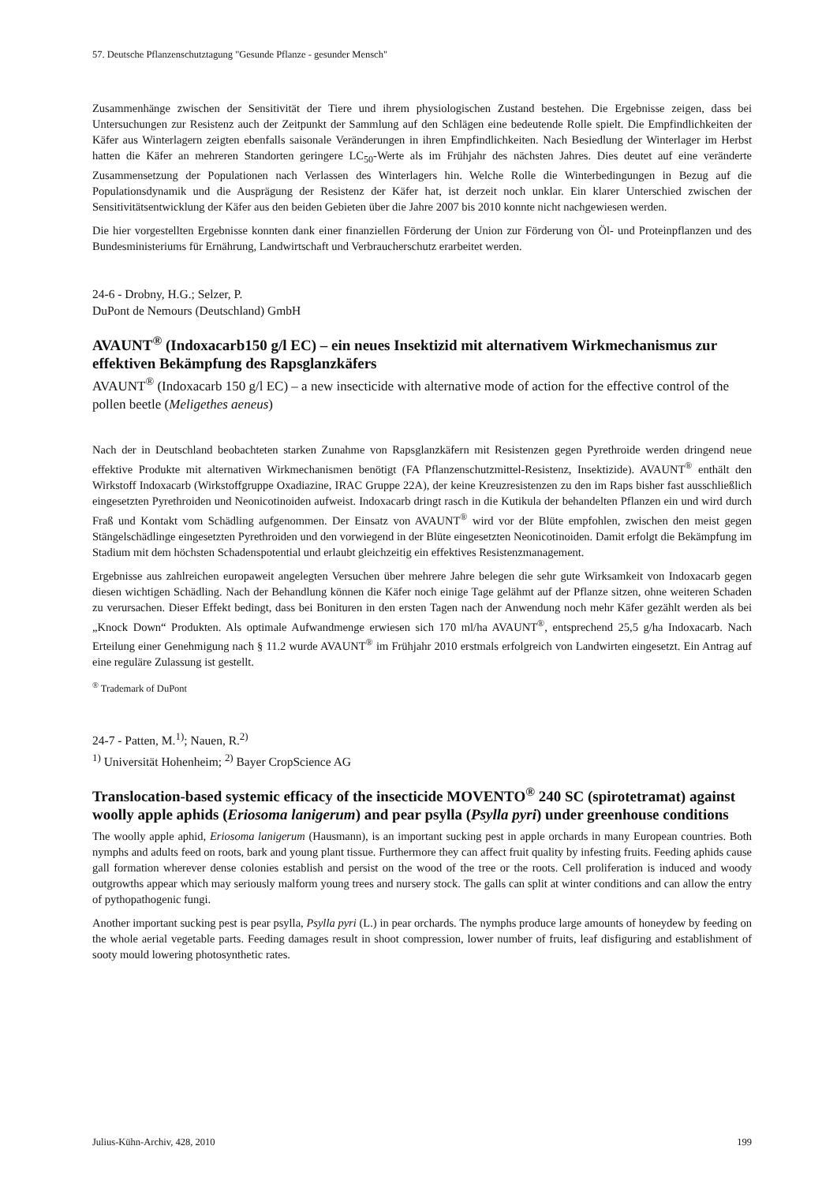57. Deutsche Pflanzenschutztagung "Gesunde Pflanze - gesunder Mensch"
Zusammenhänge zwischen der Sensitivität der Tiere und ihrem physiologischen Zustand bestehen. Die Ergebnisse zeigen, dass bei Untersuchungen zur Resistenz auch der Zeitpunkt der Sammlung auf den Schlägen eine bedeutende Rolle spielt. Die Empfindlichkeiten der Käfer aus Winterlagern zeigten ebenfalls saisonale Veränderungen in ihren Empfindlichkeiten. Nach Besiedlung der Winterlager im Herbst hatten die Käfer an mehreren Standorten geringere LC<sub>50</sub>-Werte als im Frühjahr des nächsten Jahres. Dies deutet auf eine veränderte Zusammensetzung der Populationen nach Verlassen des Winterlagers hin. Welche Rolle die Winterbedingungen in Bezug auf die Populationsdynamik und die Ausprägung der Resistenz der Käfer hat, ist derzeit noch unklar. Ein klarer Unterschied zwischen der Sensitivitätsentwicklung der Käfer aus den beiden Gebieten über die Jahre 2007 bis 2010 konnte nicht nachgewiesen werden.
Die hier vorgestellten Ergebnisse konnten dank einer finanziellen Förderung der Union zur Förderung von Öl- und Proteinpflanzen und des Bundesministeriums für Ernährung, Landwirtschaft und Verbraucherschutz erarbeitet werden.
24-6 - Drobny, H.G.; Selzer, P.
DuPont de Nemours (Deutschland) GmbH
AVAUNT<sup>®</sup> (Indoxacarb150 g/l EC) – ein neues Insektizid mit alternativem Wirkmechanismus zur effektiven Bekämpfung des Rapsglanzkäfers
AVAUNT<sup>®</sup> (Indoxacarb 150 g/l EC) – a new insecticide with alternative mode of action for the effective control of the pollen beetle (Meligethes aeneus)
Nach der in Deutschland beobachteten starken Zunahme von Rapsglanzkäfern mit Resistenzen gegen Pyrethroide werden dringend neue effektive Produkte mit alternativen Wirkmechanismen benötigt (FA Pflanzenschutzmittel-Resistenz, Insektizide). AVAUNT<sup>®</sup> enthält den Wirkstoff Indoxacarb (Wirkstoffgruppe Oxadiazine, IRAC Gruppe 22A), der keine Kreuzresistenzen zu den im Raps bisher fast ausschließlich eingesetzten Pyrethroiden und Neonicotinoiden aufweist. Indoxacarb dringt rasch in die Kutikula der behandelten Pflanzen ein und wird durch Fraß und Kontakt vom Schädling aufgenommen. Der Einsatz von AVAUNT<sup>®</sup> wird vor der Blüte empfohlen, zwischen den meist gegen Stängelschädlinge eingesetzten Pyrethroiden und den vorwiegend in der Blüte eingesetzten Neonicotinoiden. Damit erfolgt die Bekämpfung im Stadium mit dem höchsten Schadenspotential und erlaubt gleichzeitig ein effektives Resistenzmanagement.
Ergebnisse aus zahlreichen europaweit angelegten Versuchen über mehrere Jahre belegen die sehr gute Wirksamkeit von Indoxacarb gegen diesen wichtigen Schädling. Nach der Behandlung können die Käfer noch einige Tage gelähmt auf der Pflanze sitzen, ohne weiteren Schaden zu verursachen. Dieser Effekt bedingt, dass bei Bonituren in den ersten Tagen nach der Anwendung noch mehr Käfer gezählt werden als bei „Knock Down“ Produkten. Als optimale Aufwandmenge erwiesen sich 170 ml/ha AVAUNT<sup>®</sup>, entsprechend 25,5 g/ha Indoxacarb. Nach Erteilung einer Genehmigung nach § 11.2 wurde AVAUNT<sup>®</sup> im Frühjahr 2010 erstmals erfolgreich von Landwirten eingesetzt. Ein Antrag auf eine reguläre Zulassung ist gestellt.
<sup>®</sup> Trademark of DuPont
24-7 - Patten, M.<sup>1)</sup>; Nauen, R.<sup>2)</sup>
<sup>1)</sup> Universität Hohenheim; <sup>2)</sup> Bayer CropScience AG
Translocation-based systemic efficacy of the insecticide MOVENTO<sup>®</sup> 240 SC (spirotetramat) against woolly apple aphids (Eriosoma lanigerum) and pear psylla (Psylla pyri) under greenhouse conditions
The woolly apple aphid, Eriosoma lanigerum (Hausmann), is an important sucking pest in apple orchards in many European countries. Both nymphs and adults feed on roots, bark and young plant tissue. Furthermore they can affect fruit quality by infesting fruits. Feeding aphids cause gall formation wherever dense colonies establish and persist on the wood of the tree or the roots. Cell proliferation is induced and woody outgrowths appear which may seriously malform young trees and nursery stock. The galls can split at winter conditions and can allow the entry of pythopathogenic fungi.
Another important sucking pest is pear psylla, Psylla pyri (L.) in pear orchards. The nymphs produce large amounts of honeydew by feeding on the whole aerial vegetable parts. Feeding damages result in shoot compression, lower number of fruits, leaf disfiguring and establishment of sooty mould lowering photosynthetic rates.
Julius-Kühn-Archiv, 428, 2010 199